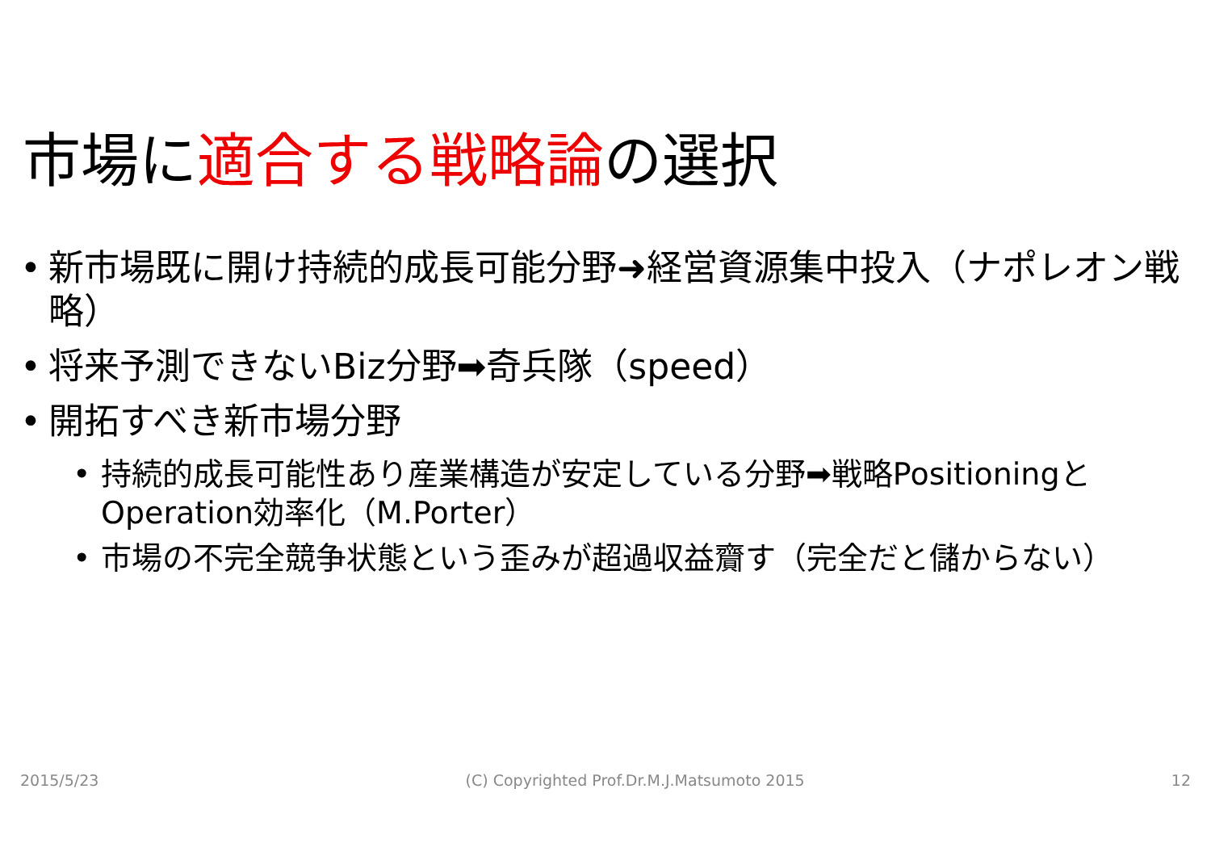市場に適合する戦略論の選択
• 新市場既に開け持続的成長可能分野➜経営資源集中投入（ナポレオン戦略）
• 将来予測できないBiz分野➡奇兵隊（speed）
• 開拓すべき新市場分野
• 持続的成長可能性あり産業構造が安定している分野➡戦略PositioningとOperation効率化（M.Porter）
• 市場の不完全競争状態という歪みが超過収益齎す（完全だと儲からない）
2015/5/23 (C) Copyrighted Prof.Dr.M.J.Matsumoto 2015 12